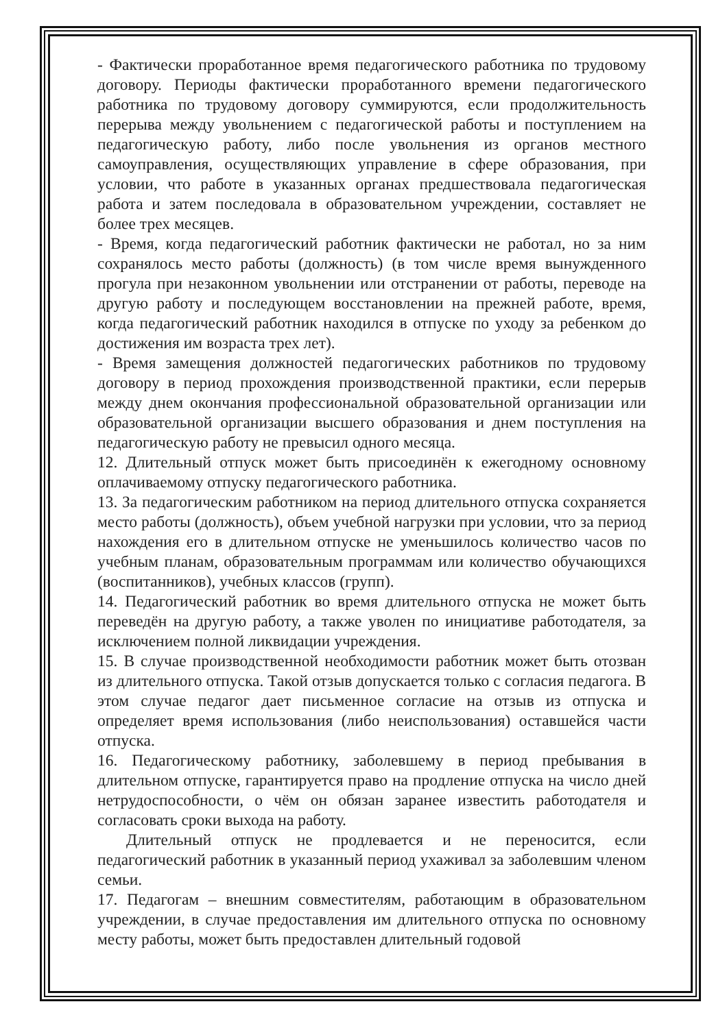- Фактически проработанное время педагогического работника по трудовому договору. Периоды фактически проработанного времени педагогического работника по трудовому договору суммируются, если продолжительность перерыва между увольнением с педагогической работы и поступлением на педагогическую работу, либо после увольнения из органов местного самоуправления, осуществляющих управление в сфере образования, при условии, что работе в указанных органах предшествовала педагогическая работа и затем последовала в образовательном учреждении, составляет не более трех месяцев.
- Время, когда педагогический работник фактически не работал, но за ним сохранялось место работы (должность) (в том числе время вынужденного прогула при незаконном увольнении или отстранении от работы, переводе на другую работу и последующем восстановлении на прежней работе, время, когда педагогический работник находился в отпуске по уходу за ребенком до достижения им возраста трех лет).
- Время замещения должностей педагогических работников по трудовому договору в период прохождения производственной практики, если перерыв между днем окончания профессиональной образовательной организации или образовательной организации высшего образования и днем поступления на педагогическую работу не превысил одного месяца.
12. Длительный отпуск может быть присоединён к ежегодному основному оплачиваемому отпуску педагогического работника.
13. За педагогическим работником на период длительного отпуска сохраняется место работы (должность), объем учебной нагрузки при условии, что за период нахождения его в длительном отпуске не уменьшилось количество часов по учебным планам, образовательным программам или количество обучающихся (воспитанников), учебных классов (групп).
14. Педагогический работник во время длительного отпуска не может быть переведён на другую работу, а также уволен по инициативе работодателя, за исключением полной ликвидации учреждения.
15. В случае производственной необходимости работник может быть отозван из длительного отпуска. Такой отзыв допускается только с согласия педагога. В этом случае педагог дает письменное согласие на отзыв из отпуска и определяет время использования (либо неиспользования) оставшейся части отпуска.
16. Педагогическому работнику, заболевшему в период пребывания в длительном отпуске, гарантируется право на продление отпуска на число дней нетрудоспособности, о чём он обязан заранее известить работодателя и согласовать сроки выхода на работу.
Длительный отпуск не продлевается и не переносится, если педагогический работник в указанный период ухаживал за заболевшим членом семьи.
17. Педагогам – внешним совместителям, работающим в образовательном учреждении, в случае предоставления им длительного отпуска по основному месту работы, может быть предоставлен длительный годовой